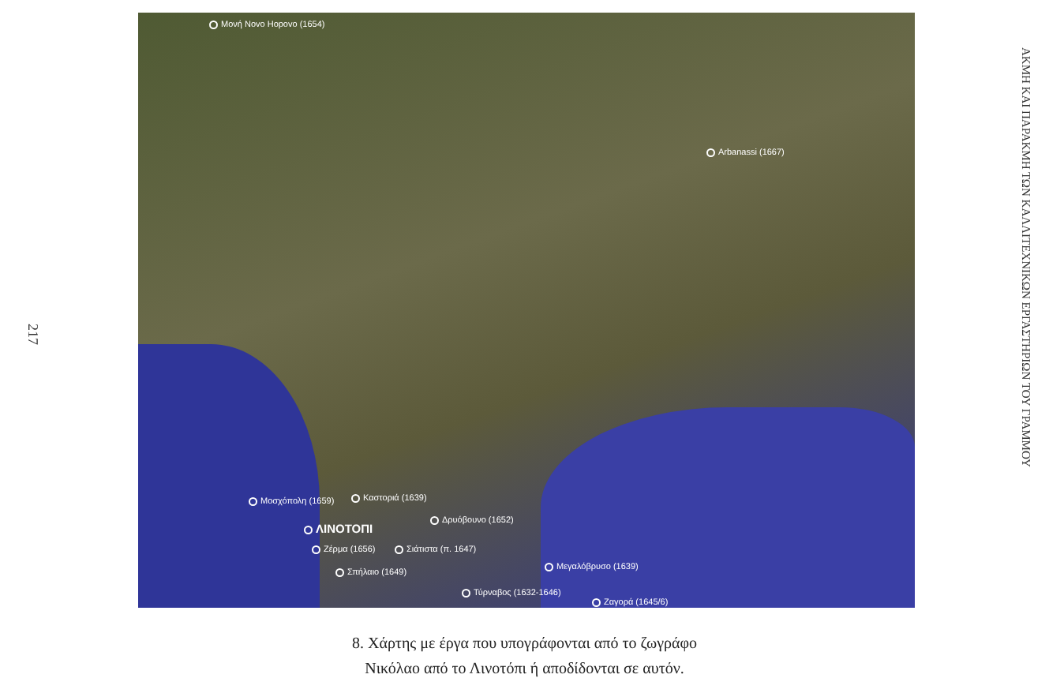217
Μονή Novo Hopovo (1654)
Arbanassi (1667)
Μοσχόπολη (1659) Καστοριά (1639)
Δρυόβουνο (1652)
ΛΙΝΟΤΟΠΙ
Ζέρμα (1656) Σιάτιστα (π. 1647)
Σπήλαιο (1649)
Μεγαλόβρυσο (1639)
Τύρναβος (1632-1646)
Ζαγορά (1645/6)
ΑΚΜΗ ΚΑΙ ΠΑΡΑΚΜΗ ΤΩΝ ΚΑΛΛΙΤΕΧΝΙΚΩΝ ΕΡΓΑΣΤΗΡΙΩΝ ΤΟΥ ΓΡΑΜΜΟΥ
8. Χάρτης με έργα που υπογράφονται από το ζωγράφο
Νικόλαο από το Λινοτόπι ή αποδίδονται σε αυτόν.